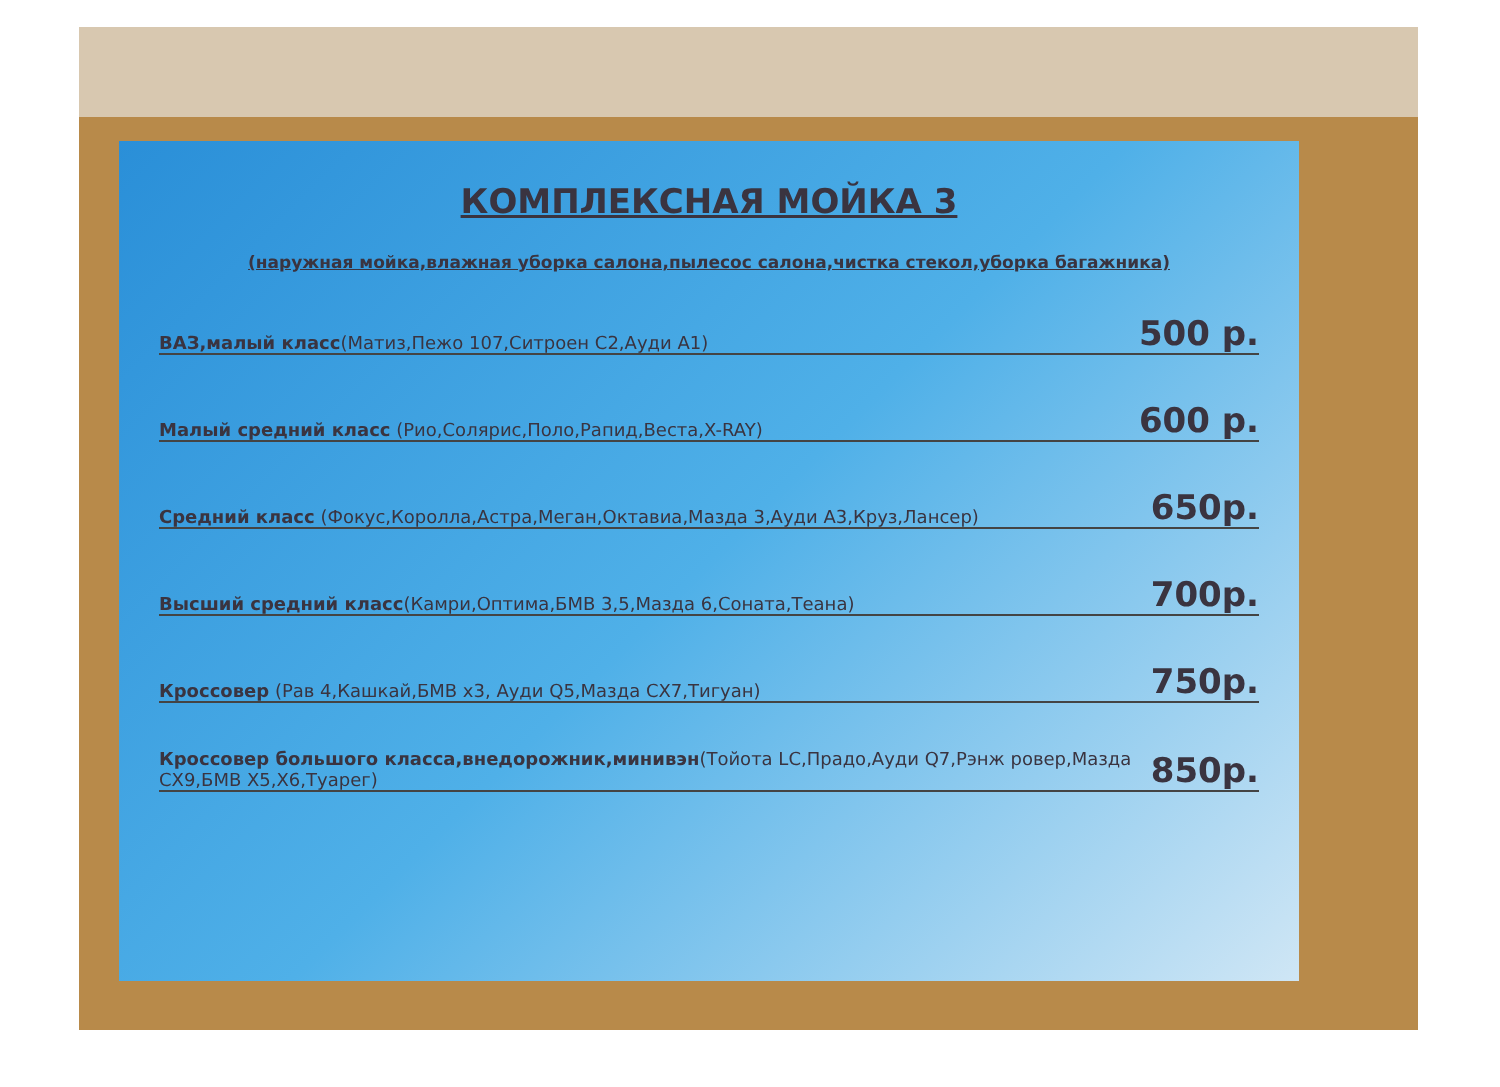КОМПЛЕКСНАЯ МОЙКА 3
(наружная мойка,влажная уборка салона,пылесос салона,чистка стекол,уборка багажника)
ВАЗ,малый класс(Матиз,Пежо 107,Ситроен С2,Ауди А1) 500 р.
Малый средний класс (Рио,Солярис,Поло,Рапид,Веста,X-RAY) 600 р.
Средний класс (Фокус,Королла,Астра,Меган,Октавиа,Мазда 3,Ауди А3,Круз,Лансер) 650р.
Высший средний класс(Камри,Оптима,БМВ 3,5,Мазда 6,Соната,Теана) 700р.
Кроссовер (Рав 4,Кашкай,БМВ х3, Ауди Q5,Мазда СХ7,Тигуан) 750р.
Кроссовер большого класса,внедорожник,минивэн(Тойота LC,Прадо,Ауди Q7,Рэнж ровер,Мазда СХ9,БМВ Х5,Х6,Туарег) 850р.